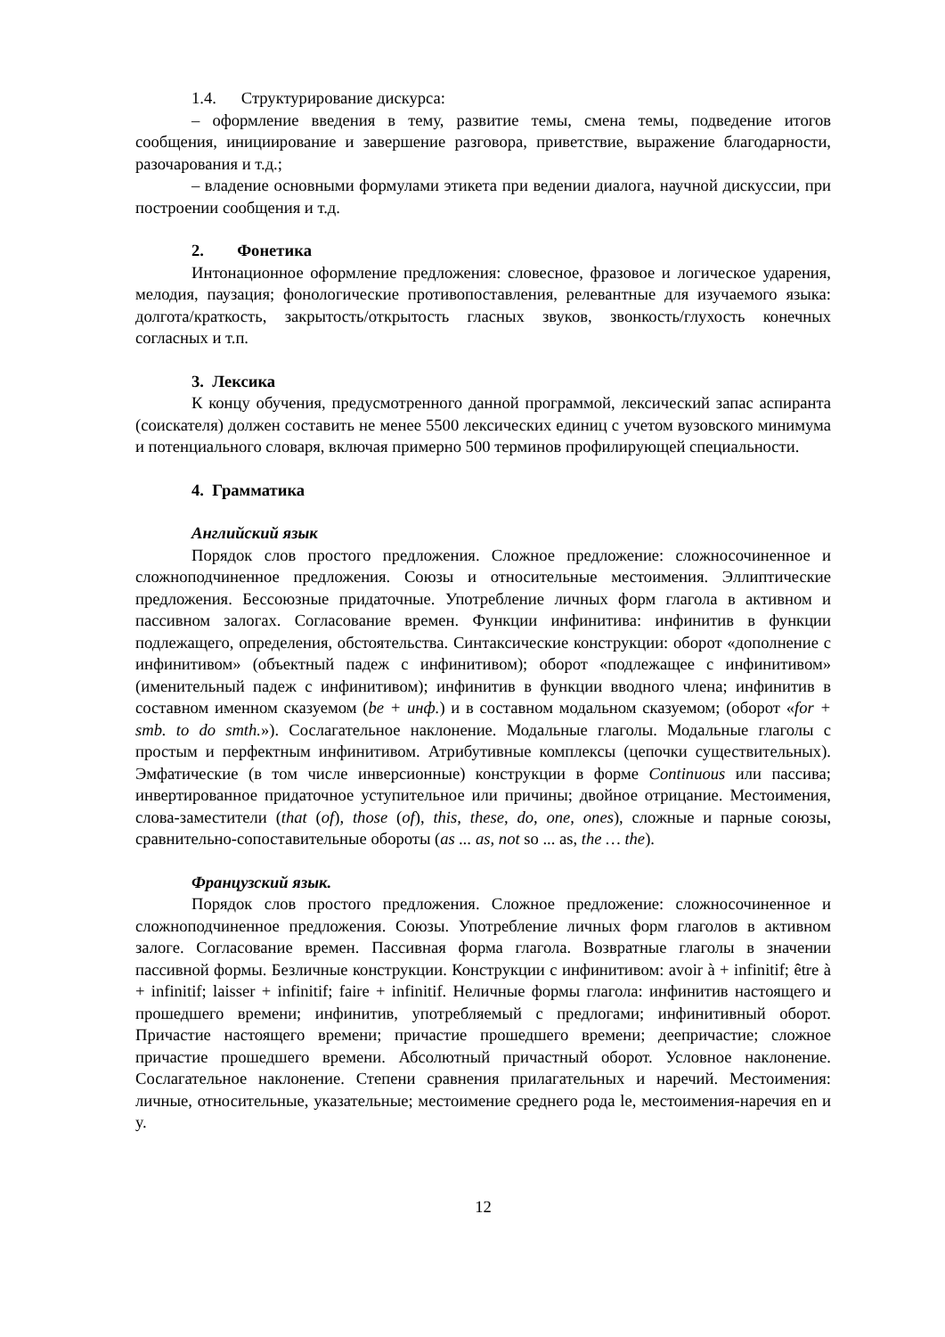1.4. Структурирование дискурса:
– оформление введения в тему, развитие темы, смена темы, подведение итогов сообщения, инициирование и завершение разговора, приветствие, выражение благодарности, разочарования и т.д.;
– владение основными формулами этикета при ведении диалога, научной дискуссии, при построении сообщения и т.д.
2. Фонетика
Интонационное оформление предложения: словесное, фразовое и логическое ударения, мелодия, паузация; фонологические противопоставления, релевантные для изучаемого языка: долгота/краткость, закрытость/открытость гласных звуков, звонкость/глухость конечных согласных и т.п.
3. Лексика
К концу обучения, предусмотренного данной программой, лексический запас аспиранта (соискателя) должен составить не менее 5500 лексических единиц с учетом вузовского минимума и потенциального словаря, включая примерно 500 терминов профилирующей специальности.
4. Грамматика
Английский язык
Порядок слов простого предложения. Сложное предложение: сложносочиненное и сложноподчиненное предложения. Союзы и относительные местоимения. Эллиптические предложения. Бессоюзные придаточные. Употребление личных форм глагола в активном и пассивном залогах. Согласование времен. Функции инфинитива: инфинитив в функции подлежащего, определения, обстоятельства. Синтаксические конструкции: оборот «дополнение с инфинитивом» (объектный падеж с инфинитивом); оборот «подлежащее с инфинитивом» (именительный падеж с инфинитивом); инфинитив в функции вводного члена; инфинитив в составном именном сказуемом (be + инф.) и в составном модальном сказуемом; (оборот «for + smb. to do smth.»). Сослагательное наклонение. Модальные глаголы. Модальные глаголы с простым и перфектным инфинитивом. Атрибутивные комплексы (цепочки существительных). Эмфатические (в том числе инверсионные) конструкции в форме Continuous или пассива; инвертированное придаточное уступительное или причины; двойное отрицание. Местоимения, слова-заместители (that (of), those (of), this, these, do, one, ones), сложные и парные союзы, сравнительно-сопоставительные обороты (as ... as, not so ... as, the … the).
Французский язык.
Порядок слов простого предложения. Сложное предложение: сложносочиненное и сложноподчиненное предложения. Союзы. Употребление личных форм глаголов в активном залоге. Согласование времен. Пассивная форма глагола. Возвратные глаголы в значении пассивной формы. Безличные конструкции. Конструкции с инфинитивом: avoir à + infinitif; être à + infinitif; laisser + infinitif; faire + infinitif. Неличные формы глагола: инфинитив настоящего и прошедшего времени; инфинитив, употребляемый с предлогами; инфинитивный оборот. Причастие настоящего времени; причастие прошедшего времени; деепричастие; сложное причастие прошедшего времени. Абсолютный причастный оборот. Условное наклонение. Сослагательное наклонение. Степени сравнения прилагательных и наречий. Местоимения: личные, относительные, указательные; местоимение среднего рода le, местоимения-наречия en и y.
12